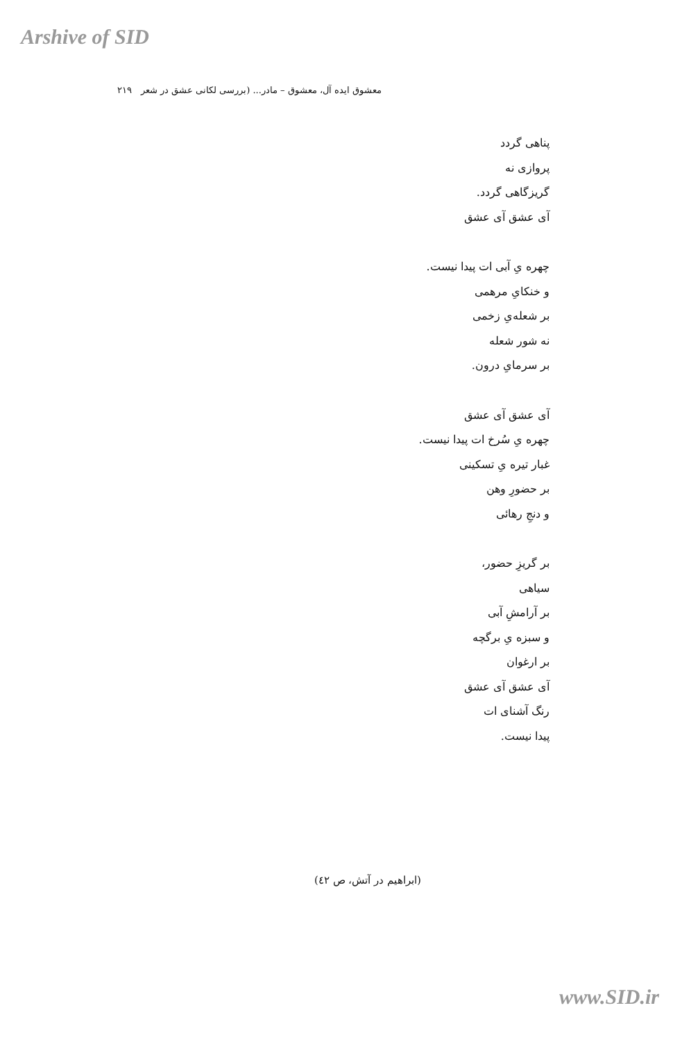Arshive of SID
معشوق ایده آل، معشوق – مادر... (بررسی لکانی عشق در شعر ۲۱۹
پناهی گردد
پروازی نه
گریزگاهی گردد.
آی عشق آی عشق
چهره یِ آبی ات پیدا نیست.
و خنکایِ مرهمی
بر شعله‌یِ زخمی
نه شور شعله
بر سرمایِ درون.
آی عشق آی عشق
چهره یِ سُرخ ات پیدا نیست.
غبار تیره یِ تسکینی
بر حضورِ وهن
و دنجِ رهائی
بر گریزِ حضور،
سیاهی
بر آرامشِ آبی
و سبزه یِ برگچه
بر ارغوان
آی عشق آی عشق
رنگ آشنای ات
پیدا نیست.
(ابراهیم در آتش، ص ٤٢)
www.SID.ir